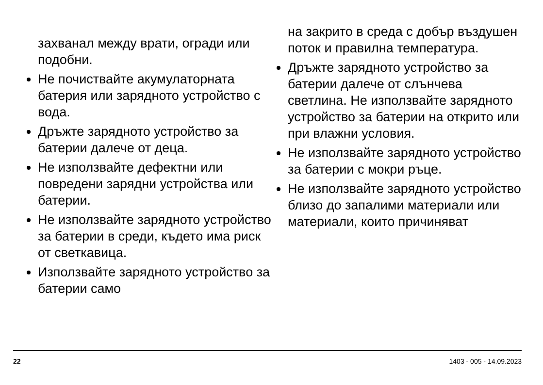захванал между врати, огради или подобни.
Не почиствайте акумулаторната батерия или зарядното устройство с вода.
Дръжте зарядното устройство за батерии далече от деца.
Не използвайте дефектни или повредени зарядни устройства или батерии.
Не използвайте зарядното устройство за батерии в среди, където има риск от светкавица.
Използвайте зарядното устройство за батерии само
на закрито в среда с добър въздушен поток и правилна температура.
Дръжте зарядното устройство за батерии далече от слънчева светлина. Не използвайте зарядното устройство за батерии на открито или при влажни условия.
Не използвайте зарядното устройство за батерии с мокри ръце.
Не използвайте зарядното устройство близо до запалими материали или материали, които причиняват
22 1403 - 005 - 14.09.2023